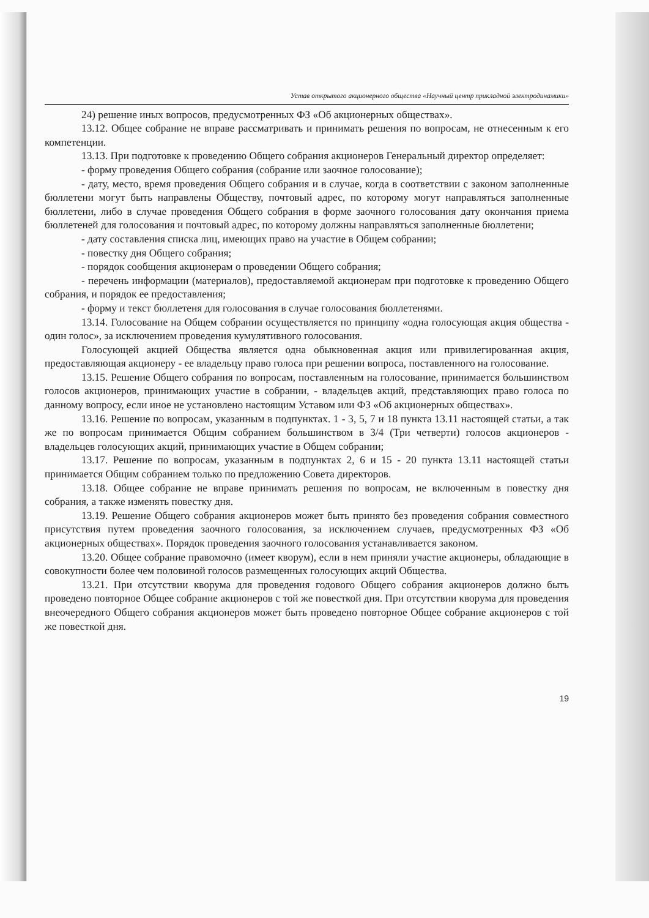Устав открытого акционерного общества «Научный центр прикладной электродинамики»
24) решение иных вопросов, предусмотренных ФЗ «Об акционерных обществах».
13.12. Общее собрание не вправе рассматривать и принимать решения по вопросам, не отнесенным к его компетенции.
13.13. При подготовке к проведению Общего собрания акционеров Генеральный директор определяет:
- форму проведения Общего собрания (собрание или заочное голосование);
- дату, место, время проведения Общего собрания и в случае, когда в соответствии с законом заполненные бюллетени могут быть направлены Обществу, почтовый адрес, по которому могут направляться заполненные бюллетени, либо в случае проведения Общего собрания в форме заочного голосования дату окончания приема бюллетеней для голосования и почтовый адрес, по которому должны направляться заполненные бюллетени;
- дату составления списка лиц, имеющих право на участие в Общем собрании;
- повестку дня Общего собрания;
- порядок сообщения акционерам о проведении Общего собрания;
- перечень информации (материалов), предоставляемой акционерам при подготовке к проведению Общего собрания, и порядок ее предоставления;
- форму и текст бюллетеня для голосования в случае голосования бюллетенями.
13.14. Голосование на Общем собрании осуществляется по принципу «одна голосующая акция общества - один голос», за исключением проведения кумулятивного голосования.
Голосующей акцией Общества является одна обыкновенная акция или привилегированная акция, предоставляющая акционеру - ее владельцу право голоса при решении вопроса, поставленного на голосование.
13.15. Решение Общего собрания по вопросам, поставленным на голосование, принимается большинством голосов акционеров, принимающих участие в собрании, - владельцев акций, представляющих право голоса по данному вопросу, если иное не установлено настоящим Уставом или ФЗ «Об акционерных обществах».
13.16. Решение по вопросам, указанным в подпунктах. 1 - 3, 5, 7 и 18 пункта 13.11 настоящей статьи, а так же по вопросам принимается Общим собранием большинством в 3/4 (Три четверти) голосов акционеров - владельцев голосующих акций, принимающих участие в Общем собрании;
13.17. Решение по вопросам, указанным в подпунктах 2, 6 и 15 - 20 пункта 13.11 настоящей статьи принимается Общим собранием только по предложению Совета директоров.
13.18. Общее собрание не вправе принимать решения по вопросам, не включенным в повестку дня собрания, а также изменять повестку дня.
13.19. Решение Общего собрания акционеров может быть принято без проведения собрания совместного присутствия путем проведения заочного голосования, за исключением случаев, предусмотренных ФЗ «Об акционерных обществах». Порядок проведения заочного голосования устанавливается законом.
13.20. Общее собрание правомочно (имеет кворум), если в нем приняли участие акционеры, обладающие в совокупности более чем половиной голосов размещенных голосующих акций Общества.
13.21. При отсутствии кворума для проведения годового Общего собрания акционеров должно быть проведено повторное Общее собрание акционеров с той же повесткой дня. При отсутствии кворума для проведения внеочередного Общего собрания акционеров может быть проведено повторное Общее собрание акционеров с той же повесткой дня.
19